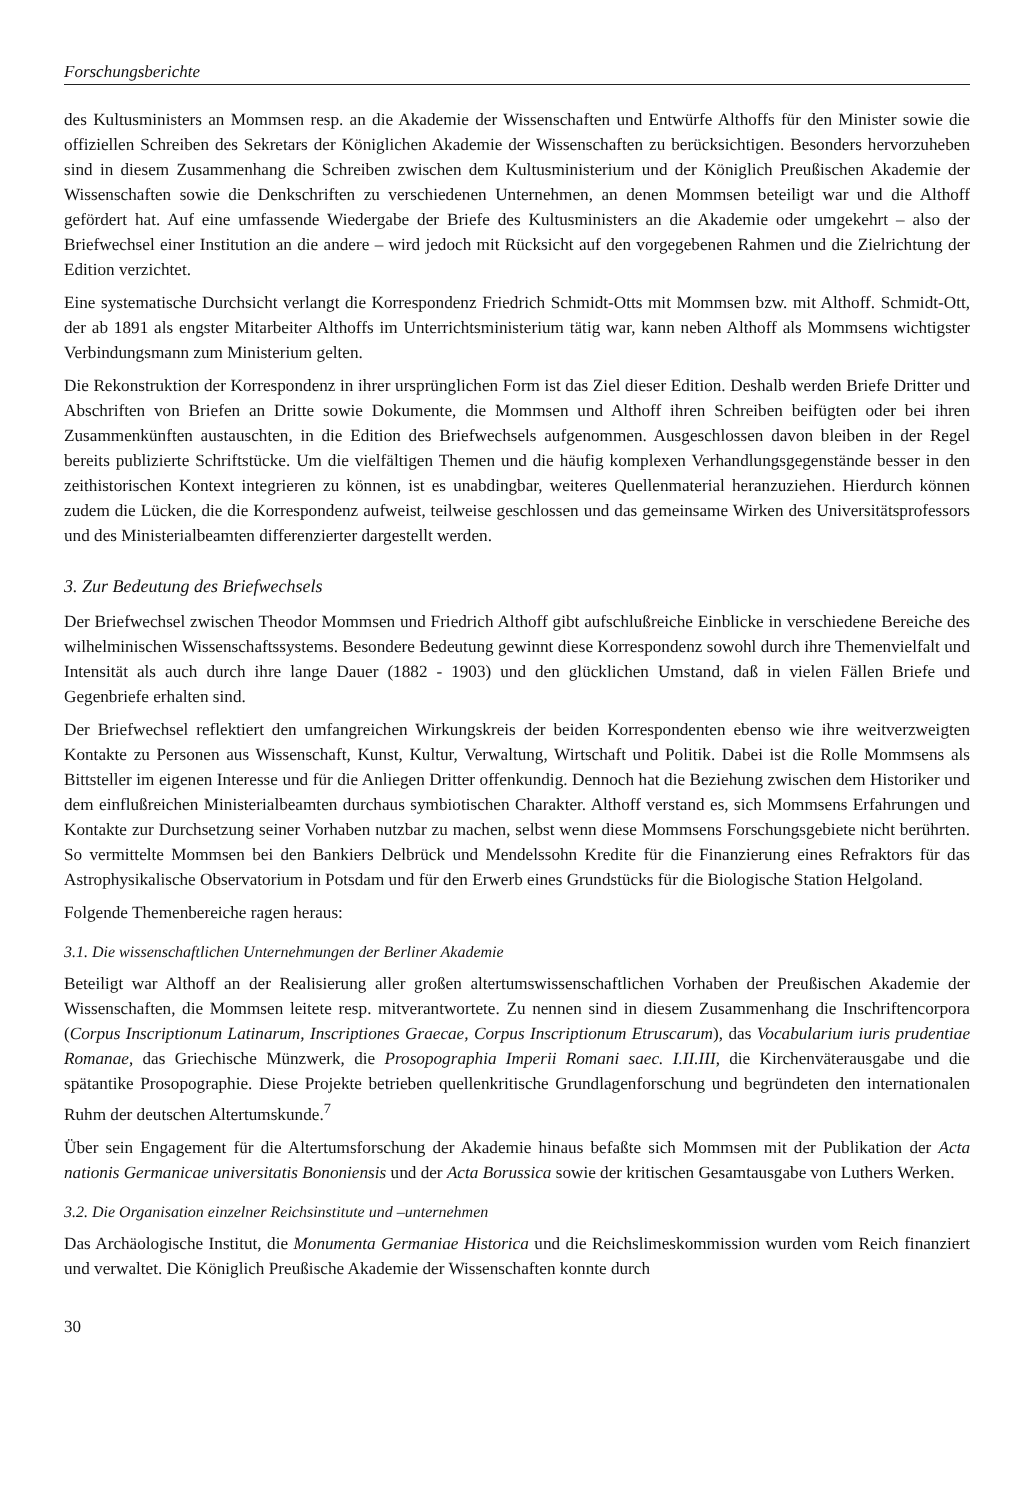Forschungsberichte
des Kultusministers an Mommsen resp. an die Akademie der Wissenschaften und Entwürfe Althoffs für den Minister sowie die offiziellen Schreiben des Sekretars der Königlichen Akademie der Wissenschaften zu berücksichtigen. Besonders hervorzuheben sind in diesem Zusammenhang die Schreiben zwischen dem Kultusministerium und der Königlich Preußischen Akademie der Wissenschaften sowie die Denkschriften zu verschiedenen Unternehmen, an denen Mommsen beteiligt war und die Althoff gefördert hat. Auf eine umfassende Wiedergabe der Briefe des Kultusministers an die Akademie oder umgekehrt – also der Briefwechsel einer Institution an die andere – wird jedoch mit Rücksicht auf den vorgegebenen Rahmen und die Zielrichtung der Edition verzichtet.
Eine systematische Durchsicht verlangt die Korrespondenz Friedrich Schmidt-Otts mit Mommsen bzw. mit Althoff. Schmidt-Ott, der ab 1891 als engster Mitarbeiter Althoffs im Unterrichtsministerium tätig war, kann neben Althoff als Mommsens wichtigster Verbindungsmann zum Ministerium gelten.
Die Rekonstruktion der Korrespondenz in ihrer ursprünglichen Form ist das Ziel dieser Edition. Deshalb werden Briefe Dritter und Abschriften von Briefen an Dritte sowie Dokumente, die Mommsen und Althoff ihren Schreiben beifügten oder bei ihren Zusammenkünften austauschten, in die Edition des Briefwechsels aufgenommen. Ausgeschlossen davon bleiben in der Regel bereits publizierte Schriftstücke. Um die vielfältigen Themen und die häufig komplexen Verhandlungsgegenstände besser in den zeithistorischen Kontext integrieren zu können, ist es unabdingbar, weiteres Quellenmaterial heranzuziehen. Hierdurch können zudem die Lücken, die die Korrespondenz aufweist, teilweise geschlossen und das gemeinsame Wirken des Universitätsprofessors und des Ministerialbeamten differenzierter dargestellt werden.
3. Zur Bedeutung des Briefwechsels
Der Briefwechsel zwischen Theodor Mommsen und Friedrich Althoff gibt aufschlußreiche Einblicke in verschiedene Bereiche des wilhelminischen Wissenschaftssystems. Besondere Bedeutung gewinnt diese Korrespondenz sowohl durch ihre Themenvielfalt und Intensität als auch durch ihre lange Dauer (1882 - 1903) und den glücklichen Umstand, daß in vielen Fällen Briefe und Gegenbriefe erhalten sind.
Der Briefwechsel reflektiert den umfangreichen Wirkungskreis der beiden Korrespondenten ebenso wie ihre weitverzweigten Kontakte zu Personen aus Wissenschaft, Kunst, Kultur, Verwaltung, Wirtschaft und Politik. Dabei ist die Rolle Mommsens als Bittsteller im eigenen Interesse und für die Anliegen Dritter offenkundig. Dennoch hat die Beziehung zwischen dem Historiker und dem einflußreichen Ministerialbeamten durchaus symbiotischen Charakter. Althoff verstand es, sich Mommsens Erfahrungen und Kontakte zur Durchsetzung seiner Vorhaben nutzbar zu machen, selbst wenn diese Mommsens Forschungsgebiete nicht berührten. So vermittelte Mommsen bei den Bankiers Delbrück und Mendelssohn Kredite für die Finanzierung eines Refraktors für das Astrophysikalische Observatorium in Potsdam und für den Erwerb eines Grundstücks für die Biologische Station Helgoland.
Folgende Themenbereiche ragen heraus:
3.1. Die wissenschaftlichen Unternehmungen der Berliner Akademie
Beteiligt war Althoff an der Realisierung aller großen altertumswissenschaftlichen Vorhaben der Preußischen Akademie der Wissenschaften, die Mommsen leitete resp. mitverantwortete. Zu nennen sind in diesem Zusammenhang die Inschriftencorpora (Corpus Inscriptionum Latinarum, Inscriptiones Graecae, Corpus Inscriptionum Etruscarum), das Vocabularium iuris prudentiae Romanae, das Griechische Münzwerk, die Prosopographia Imperii Romani saec. I.II.III, die Kirchenväterausgabe und die spätantike Prosopographie. Diese Projekte betrieben quellenkritische Grundlagenforschung und begründeten den internationalen Ruhm der deutschen Altertumskunde.<sup>7</sup>
Über sein Engagement für die Altertumsforschung der Akademie hinaus befaßte sich Mommsen mit der Publikation der Acta nationis Germanicae universitatis Bononiensis und der Acta Borussica sowie der kritischen Gesamtausgabe von Luthers Werken.
3.2. Die Organisation einzelner Reichsinstitute und –unternehmen
Das Archäologische Institut, die Monumenta Germaniae Historica und die Reichslimeskommission wurden vom Reich finanziert und verwaltet. Die Königlich Preußische Akademie der Wissenschaften konnte durch
30